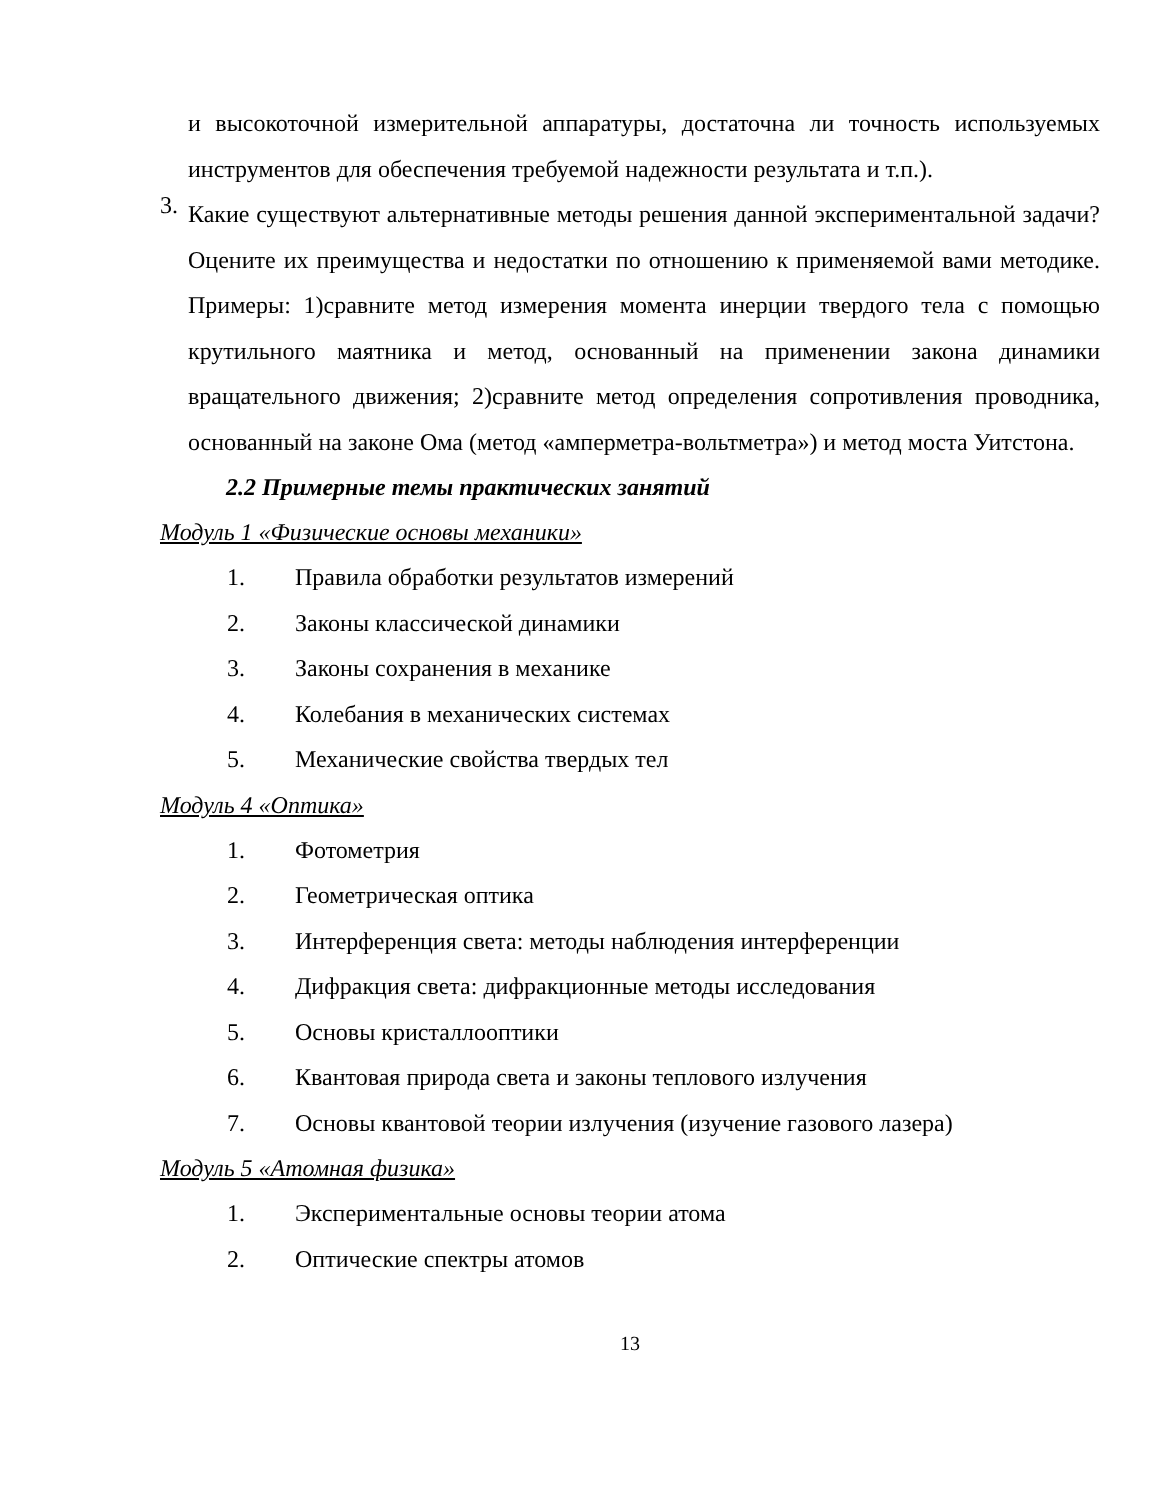и высокоточной измерительной аппаратуры, достаточна ли точность используемых инструментов для обеспечения требуемой надежности результата и т.п.).
3.
Какие существуют альтернативные методы решения данной экспериментальной задачи? Оцените их преимущества и недостатки по отношению к применяемой вами методике. Примеры: 1)сравните метод измерения момента инерции твердого тела с помощью крутильного маятника и метод, основанный на применении закона динамики вращательного движения; 2)сравните метод определения сопротивления проводника, основанный на законе Ома (метод «амперметра-вольтметра») и метод моста Уитстона.
2.2 Примерные темы практических занятий
Модуль 1 «Физические основы механики»
1. Правила обработки результатов измерений
2. Законы классической динамики
3. Законы сохранения в механике
4. Колебания в механических системах
5. Механические свойства твердых тел
Модуль 4 «Оптика»
1. Фотометрия
2. Геометрическая оптика
3. Интерференция света: методы наблюдения интерференции
4. Дифракция света: дифракционные методы исследования
5. Основы кристаллооптики
6. Квантовая природа света и законы теплового излучения
7. Основы квантовой теории излучения (изучение газового лазера)
Модуль 5 «Атомная физика»
1. Экспериментальные основы теории атома
2. Оптические спектры атомов
13